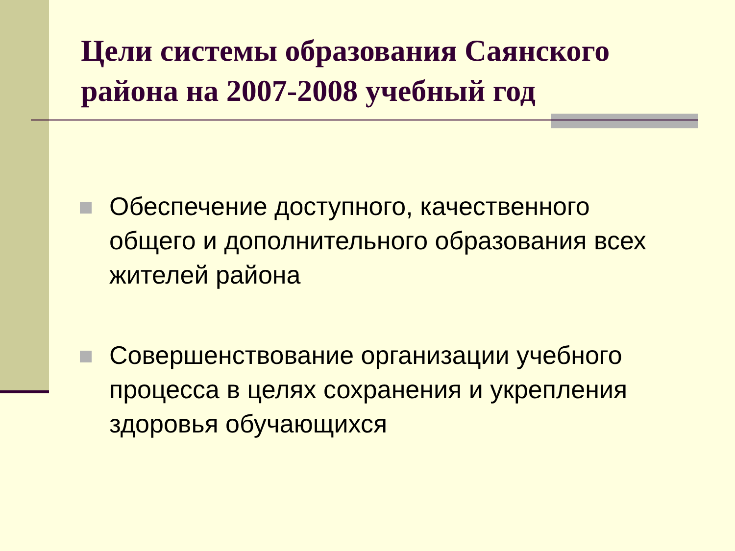Цели системы образования Саянского района на 2007-2008 учебный год
Обеспечение доступного, качественного общего и дополнительного образования всех жителей района
Совершенствование организации учебного процесса в целях сохранения и укрепления здоровья обучающихся